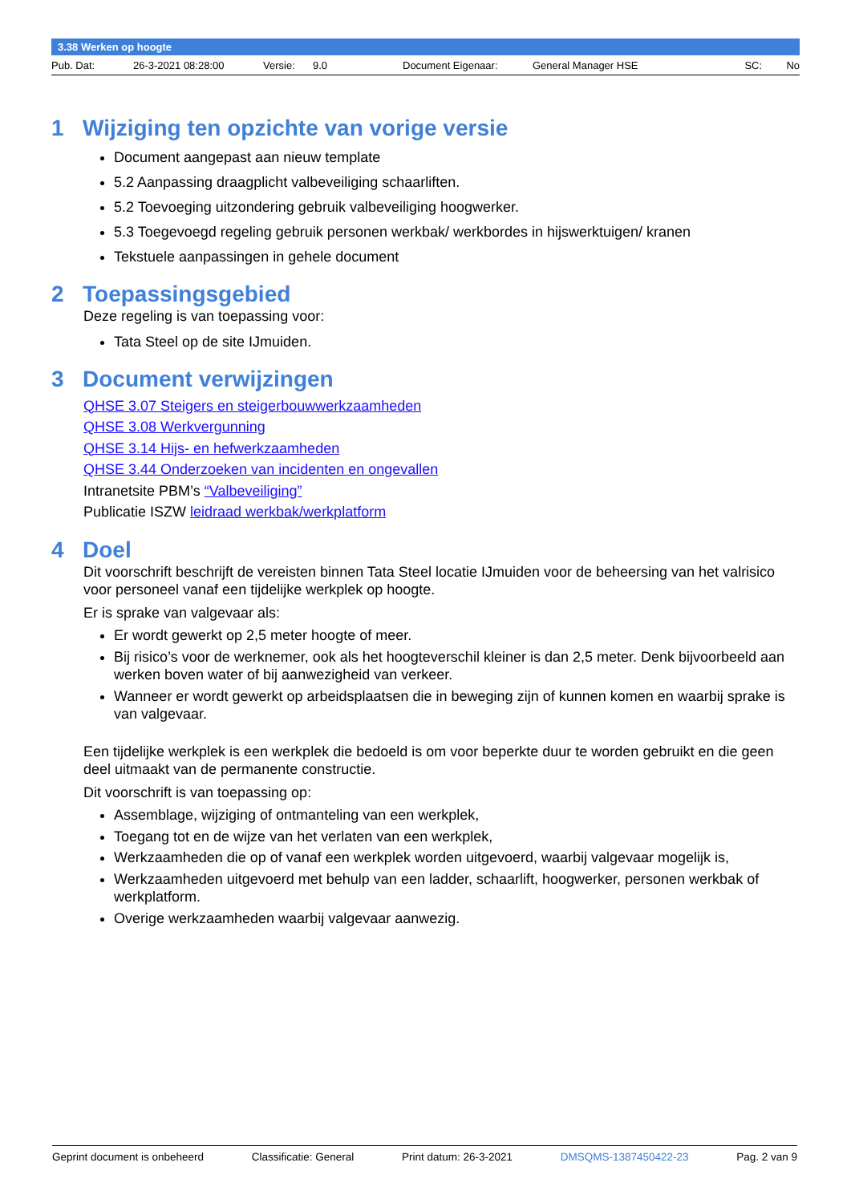3.38 Werken op hoogte
Pub. Dat: 26-3-2021 08:28:00 Versie: 9.0 Document Eigenaar: General Manager HSE SC: No
1 Wijziging ten opzichte van vorige versie
Document aangepast aan nieuw template
5.2 Aanpassing draagplicht valbeveiliging schaarliften.
5.2 Toevoeging uitzondering gebruik valbeveiliging hoogwerker.
5.3 Toegevoegd regeling gebruik personen werkbak/ werkbordes in hijswerktuigen/ kranen
Tekstuele aanpassingen in gehele document
2 Toepassingsgebied
Deze regeling is van toepassing voor:
Tata Steel op de site IJmuiden.
3 Document verwijzingen
QHSE 3.07 Steigers en steigerbouwwerkzaamheden
QHSE 3.08 Werkvergunning
QHSE 3.14 Hijs- en hefwerkzaamheden
QHSE 3.44 Onderzoeken van incidenten en ongevallen
Intranetsite PBM’s “Valbeveiliging”
Publicatie ISZW leidraad werkbak/werkplatform
4 Doel
Dit voorschrift beschrijft de vereisten binnen Tata Steel locatie IJmuiden voor de beheersing van het valrisico voor personeel vanaf een tijdelijke werkplek op hoogte.
Er is sprake van valgevaar als:
Er wordt gewerkt op 2,5 meter hoogte of meer.
Bij risico’s voor de werknemer, ook als het hoogteverschil kleiner is dan 2,5 meter. Denk bijvoorbeeld aan werken boven water of bij aanwezigheid van verkeer.
Wanneer er wordt gewerkt op arbeidsplaatsen die in beweging zijn of kunnen komen en waarbij sprake is van valgevaar.
Een tijdelijke werkplek is een werkplek die bedoeld is om voor beperkte duur te worden gebruikt en die geen deel uitmaakt van de permanente constructie.
Dit voorschrift is van toepassing op:
Assemblage, wijziging of ontmanteling van een werkplek,
Toegang tot en de wijze van het verlaten van een werkplek,
Werkzaamheden die op of vanaf een werkplek worden uitgevoerd, waarbij valgevaar mogelijk is,
Werkzaamheden uitgevoerd met behulp van een ladder, schaarlift, hoogwerker, personen werkbak of werkplatform.
Overige werkzaamheden waarbij valgevaar aanwezig.
Geprint document is onbeheerd Classificatie: General Print datum: 26-3-2021 DMSQMS-1387450422-23 Pag. 2 van 9